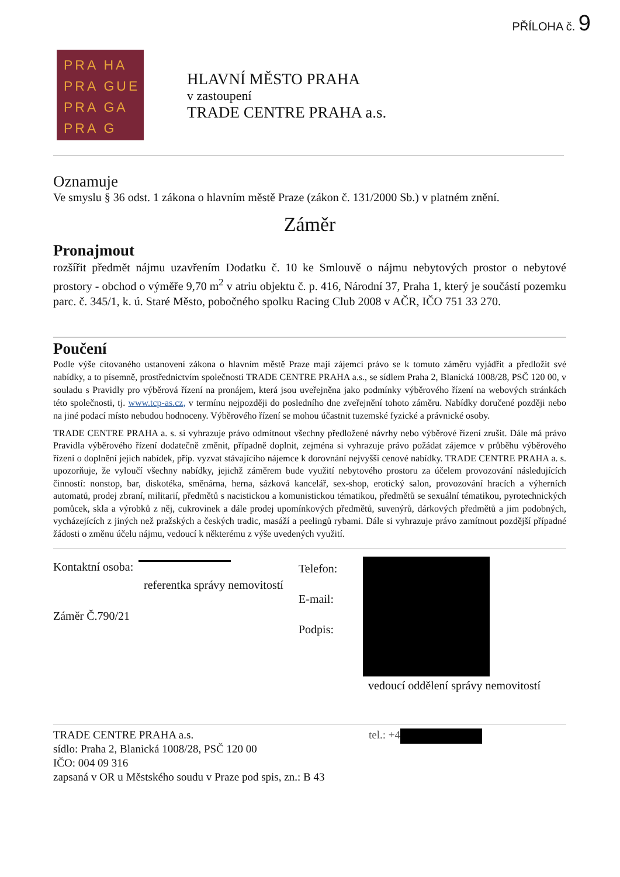PŘÍLOHA č. 9
PRA HA
PRA GUE
PRA GA
PRA G
HLAVNÍ MĚSTO PRAHA
v zastoupení
TRADE CENTRE PRAHA a.s.
Oznamuje
Ve smyslu § 36 odst. 1 zákona o hlavním městě Praze (zákon č. 131/2000 Sb.) v platném znění.
Záměr
Pronajmout
rozšířit předmět nájmu uzavřením Dodatku č. 10 ke Smlouvě o nájmu nebytových prostor o nebytové prostory - obchod o výměře 9,70 m<sup>2</sup> v atriu objektu č. p. 416, Národní 37, Praha 1, který je součástí pozemku parc. č. 345/1, k. ú. Staré Město, pobočného spolku Racing Club 2008 v AČR, IČO 751 33 270.
Poučení
Podle výše citovaného ustanovení zákona o hlavním městě Praze mají zájemci právo se k tomuto záměru vyjádřit a předložit své nabídky, a to písemně, prostřednictvím společnosti TRADE CENTRE PRAHA a.s., se sídlem Praha 2, Blanická 1008/28, PSČ 120 00, v souladu s Pravidly pro výběrová řízení na pronájem, která jsou uveřejněna jako podmínky výběrového řízení na webových stránkách této společnosti, tj. www.tcp-as.cz, v termínu nejpozději do posledního dne zveřejnění tohoto záměru. Nabídky doručené později nebo na jiné podací místo nebudou hodnoceny. Výběrového řízení se mohou účastnit tuzemské fyzické a právnické osoby.
TRADE CENTRE PRAHA a. s. si vyhrazuje právo odmítnout všechny předložené návrhy nebo výběrové řízení zrušit. Dále má právo Pravidla výběrového řízení dodatečně změnit, případně doplnit, zejména si vyhrazuje právo požádat zájemce v průběhu výběrového řízení o doplnění jejich nabídek, příp. vyzvat stávajícího nájemce k dorovnání nejvyšší cenové nabídky. TRADE CENTRE PRAHA a. s. upozorňuje, že vyloučí všechny nabídky, jejichž záměrem bude využití nebytového prostoru za účelem provozování následujících činností: nonstop, bar, diskotéka, směnárna, herna, sázková kancelář, sex-shop, erotický salon, provozování hracích a výherních automatů, prodej zbraní, militarií, předmětů s nacistickou a komunistickou tématikou, předmětů se sexuální tématikou, pyrotechnických pomůcek, skla a výrobků z něj, cukrovinek a dále prodej upomínkových předmětů, suvenýrů, dárkových předmětů a jim podobných, vycházejících z jiných než pražských a českých tradic, masáží a peelingů rybami. Dále si vyhrazuje právo zamítnout pozdější případné žádosti o změnu účelu nájmu, vedoucí k některému z výše uvedených využití.
Kontaktní osoba:
referentka správy nemovitostí
Záměr Č.790/21
Telefon:
E-mail:
Podpis:
vedoucí oddělení správy nemovitostí
TRADE CENTRE PRAHA a.s.
sídlo: Praha 2, Blanická 1008/28, PSČ 120 00
IČO: 004 09 316
zapsaná v OR u Městského soudu v Praze pod spis, zn.: B 43
tel.: +4